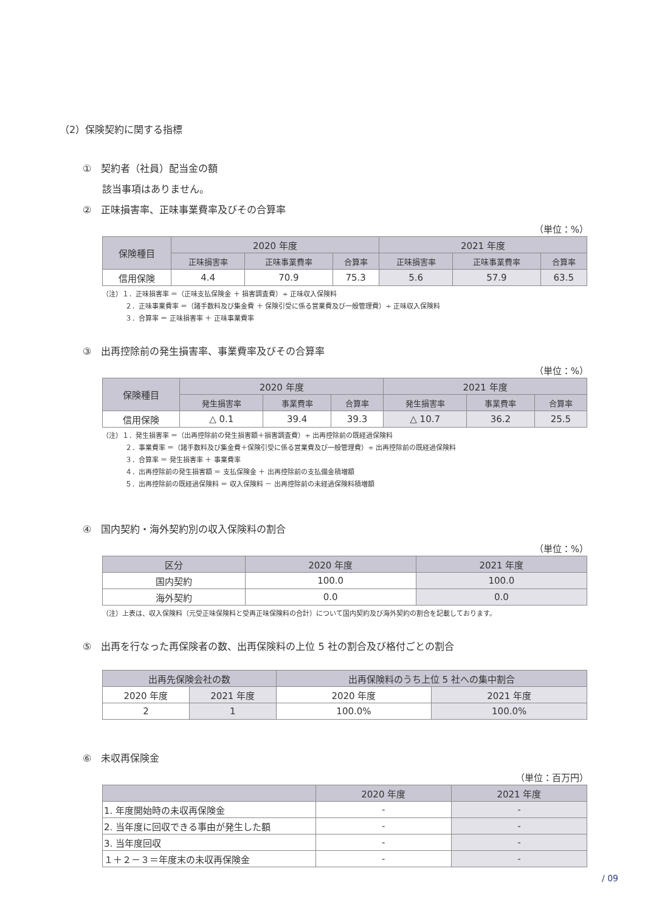（2）保険契約に関する指標
①　契約者（社員）配当金の額
該当事項はありません。
②　正味損害率、正味事業費率及びその合算率
（単位：%）
| 保険種目 | 2020 年度 | | | 2021 年度 | | |
| --- | --- | --- | --- | --- | --- | --- |
| | 正味損害率 | 正味事業費率 | 合算率 | 正味損害率 | 正味事業費率 | 合算率 |
| 信用保険 | 4.4 | 70.9 | 75.3 | 5.6 | 57.9 | 63.5 |
（注）１．正味損害率 ＝（正味支払保険金 ＋ 損害調査費）÷ 正味収入保険料
２．正味事業費率 ＝（諸手数料及び集金費 ＋ 保険引受に係る営業費及び一般管理費）÷ 正味収入保険料
３．合算率 ＝ 正味損害率 ＋ 正味事業費率
③　出再控除前の発生損害率、事業費率及びその合算率
（単位：%）
| 保険種目 | 2020 年度 | | | 2021 年度 | | |
| --- | --- | --- | --- | --- | --- | --- |
| | 発生損害率 | 事業費率 | 合算率 | 発生損害率 | 事業費率 | 合算率 |
| 信用保険 | △ 0.1 | 39.4 | 39.3 | △ 10.7 | 36.2 | 25.5 |
（注）１．発生損害率 ＝（出再控除前の発生損害額＋損害調査費）÷ 出再控除前の既経過保険料
２．事業費率 ＝（諸手数料及び集金費＋保険引受に係る営業費及び一般管理費）÷ 出再控除前の既経過保険料
３．合算率 ＝ 発生損害率 ＋ 事業費率
４．出再控除前の発生損害額 ＝ 支払保険金 ＋ 出再控除前の支払備金積増額
５．出再控除前の既経過保険料 ＝ 収入保険料 － 出再控除前の未経過保険料積増額
④　国内契約・海外契約別の収入保険料の割合
（単位：%）
| 区分 | 2020 年度 | 2021 年度 |
| --- | --- | --- |
| 国内契約 | 100.0 | 100.0 |
| 海外契約 | 0.0 | 0.0 |
（注）上表は、収入保険料（元受正味保険料と受再正味保険料の合計）について国内契約及び海外契約の割合を記載しております。
⑤　出再を行なった再保険者の数、出再保険料の上位 5 社の割合及び格付ごとの割合
| 出再先保険会社の数 | | 出再保険料のうち上位 5 社への集中割合 | |
| --- | --- | --- | --- |
| 2020 年度 | 2021 年度 | 2020 年度 | 2021 年度 |
| 2 | 1 | 100.0% | 100.0% |
⑥　未収再保険金
（単位：百万円）
| | 2020 年度 | 2021 年度 |
| --- | --- | --- |
| 1. 年度開始時の未収再保険金 | - | - |
| 2. 当年度に回収できる事由が発生した額 | - | - |
| 3. 当年度回収 | - | - |
| １＋２－３＝年度末の未収再保険金 | - | - |
/ 09